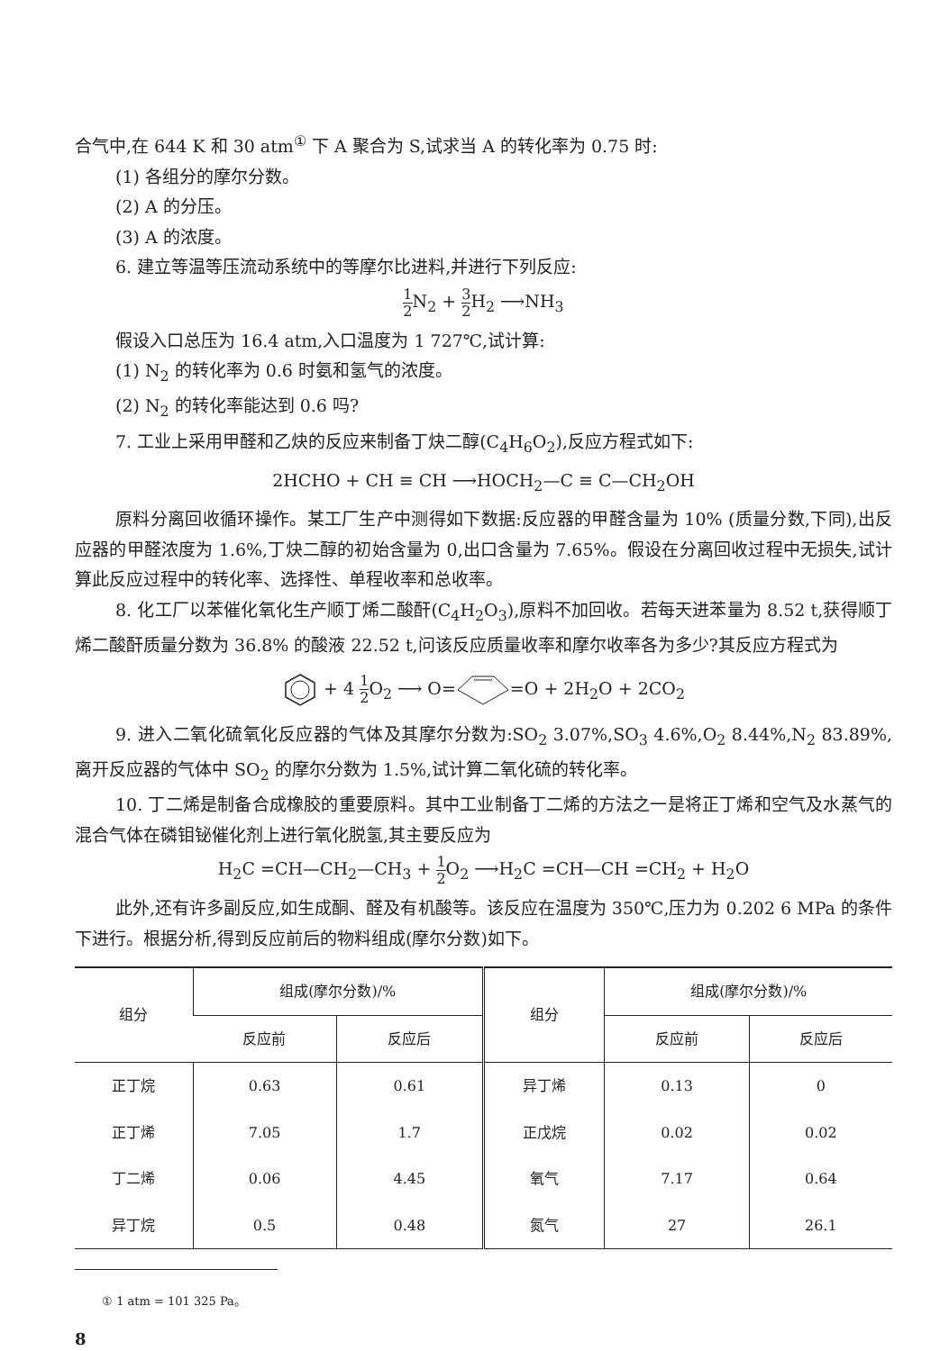合气中,在 644 K 和 30 atm<sup>①</sup> 下 A 聚合为 S,试求当 A 的转化率为 0.75 时:
(1) 各组分的摩尔分数。
(2) A 的分压。
(3) A 的浓度。
6. 建立等温等压流动系统中的等摩尔比进料,并进行下列反应:
1 2 N<sub>2</sub> + 3 2 H<sub>2</sub> ⟶NH<sub>3</sub>
假设入口总压为 16.4 atm,入口温度为 1 727℃,试计算:
(1) N<sub>2</sub> 的转化率为 0.6 时氨和氢气的浓度。
(2) N<sub>2</sub> 的转化率能达到 0.6 吗?
7. 工业上采用甲醛和乙炔的反应来制备丁炔二醇(C<sub>4</sub>H<sub>6</sub>O<sub>2</sub>),反应方程式如下:
2HCHO + CH ≡ CH ⟶HOCH<sub>2</sub>—C ≡ C—CH<sub>2</sub>OH
原料分离回收循环操作。某工厂生产中测得如下数据:反应器的甲醛含量为 10% (质量分数,下同),出反应器的甲醛浓度为 1.6%,丁炔二醇的初始含量为 0,出口含量为 7.65%。假设在分离回收过程中无损失,试计算此反应过程中的转化率、选择性、单程收率和总收率。
8. 化工厂以苯催化氧化生产顺丁烯二酸酐(C<sub>4</sub>H<sub>2</sub>O<sub>3</sub>),原料不加回收。若每天进苯量为 8.52 t,获得顺丁烯二酸酐质量分数为 36.8% 的酸液 22.52 t,问该反应质量收率和摩尔收率各为多少?其反应方程式为
+ 4 1 2 O<sub>2</sub> ⟶ O==O + 2H<sub>2</sub>O + 2CO<sub>2</sub>
9. 进入二氧化硫氧化反应器的气体及其摩尔分数为:SO<sub>2</sub> 3.07%,SO<sub>3</sub> 4.6%,O<sub>2</sub> 8.44%,N<sub>2</sub> 83.89%,离开反应器的气体中 SO<sub>2</sub> 的摩尔分数为 1.5%,试计算二氧化硫的转化率。
10. 丁二烯是制备合成橡胶的重要原料。其中工业制备丁二烯的方法之一是将正丁烯和空气及水蒸气的混合气体在磷钼铋催化剂上进行氧化脱氢,其主要反应为
H<sub>2</sub>C =CH—CH<sub>2</sub>—CH<sub>3</sub> + 1 2 O<sub>2</sub> ⟶H<sub>2</sub>C =CH—CH =CH<sub>2</sub> + H<sub>2</sub>O
此外,还有许多副反应,如生成酮、醛及有机酸等。该反应在温度为 350℃,压力为 0.202 6 MPa 的条件下进行。根据分析,得到反应前后的物料组成(摩尔分数)如下。
| 组分 | 组成(摩尔分数)/% | | 组分 | 组成(摩尔分数)/% | |
| --- | --- | --- | --- | --- | --- |
| | 反应前 | 反应后 | | 反应前 | 反应后 |
| 正丁烷 | 0.63 | 0.61 | 异丁烯 | 0.13 | 0 |
| 正丁烯 | 7.05 | 1.7 | 正戊烷 | 0.02 | 0.02 |
| 丁二烯 | 0.06 | 4.45 | 氧气 | 7.17 | 0.64 |
| 异丁烷 | 0.5 | 0.48 | 氮气 | 27 | 26.1 |
① 1 atm = 101 325 Pa。
8